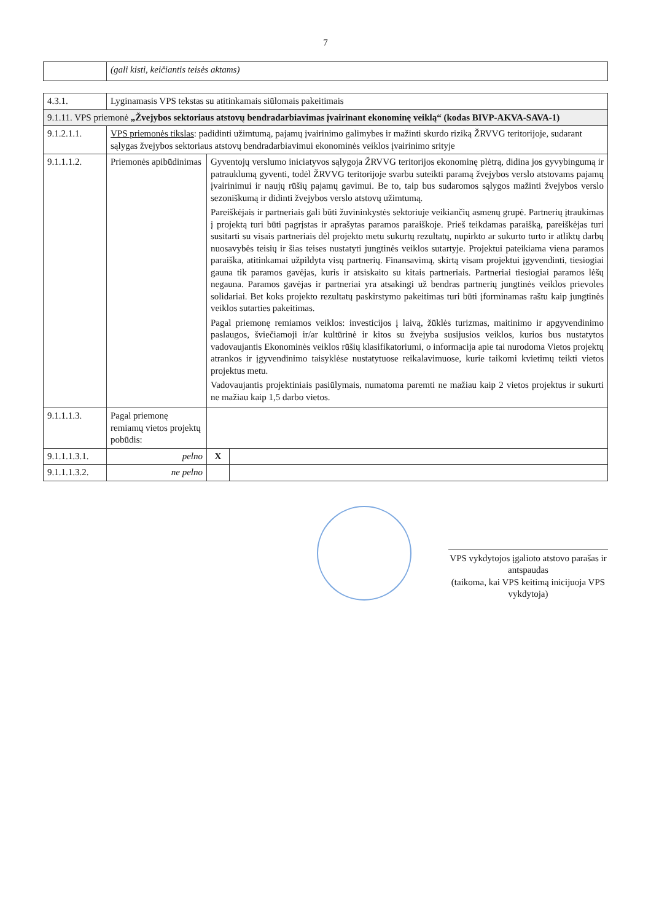7
| | (gali kisti, keičiantis teisės aktams) |
| 4.3.1. | Lyginamasis VPS tekstas su atitinkamais siūlomais pakeitimais | | |
| 9.1.11. VPS priemonė „Žvejybos sektoriaus atstovų bendradarbiavimas įvairinant ekonominę veiklą“ (kodas BIVP-AKVA-SAVA-1) | | | |
| 9.1.2.1.1. | VPS priemonės tikslas : padidinti užimtumą, pajamų įvairinimo galimybes ir mažinti skurdo riziką ŽRVVG teritorijoje, sudarant sąlygas žvejybos sektoriaus atstovų bendradarbiavimui ekonominės veiklos įvairinimo srityje | | |
| 9.1.1.1.2. | Priemonės apibūdinimas | Gyventojų verslumo iniciatyvos sąlygoja ŽRVVG teritorijos ekonominę plėtrą, didina jos gyvybingumą ir patrauklumą gyventi, todėl ŽRVVG teritorijoje svarbu suteikti paramą žvejybos verslo atstovams pajamų įvairinimui ir naujų rūšių pajamų gavimui. Be to, taip bus sudaromos sąlygos mažinti žvejybos verslo sezoniškumą ir didinti žvejybos verslo atstovų užimtumą. Pareiškėjais ir partneriais gali būti žuvininkystės sektoriuje veikiančių asmenų grupė. Partnerių įtraukimas į projektą turi būti pagrįstas ir aprašytas paramos paraiškoje. Prieš teikdamas paraišką, pareiškėjas turi susitarti su visais partneriais dėl projekto metu sukurtų rezultatų, nupirkto ar sukurto turto ir atliktų darbų nuosavybės teisių ir šias teises nustatyti jungtinės veiklos sutartyje. Projektui pateikiama viena paramos paraiška, atitinkamai užpildyta visų partnerių. Finansavimą, skirtą visam projektui įgyvendinti, tiesiogiai gauna tik paramos gavėjas, kuris ir atsiskaito su kitais partneriais. Partneriai tiesiogiai paramos lėšų negauna. Paramos gavėjas ir partneriai yra atsakingi už bendras partnerių jungtinės veiklos prievoles solidariai. Bet koks projekto rezultatų paskirstymo pakeitimas turi būti įforminamas raštu kaip jungtinės veiklos sutarties pakeitimas. Pagal priemonę remiamos veiklos: investicijos į laivą, žūklės turizmas, maitinimo ir apgyvendinimo paslaugos, šviečiamoji ir/ar kultūrinė ir kitos su žvejyba susijusios veiklos, kurios bus nustatytos vadovaujantis Ekonominės veiklos rūšių klasifikatoriumi, o informacija apie tai nurodoma Vietos projektų atrankos ir įgyvendinimo taisyklėse nustatytuose reikalavimuose, kurie taikomi kvietimų teikti vietos projektus metu. Vadovaujantis projektiniais pasiūlymais, numatoma paremti ne mažiau kaip 2 vietos projektus ir sukurti ne mažiau kaip 1,5 darbo vietos. | |
| 9.1.1.1.3. | Pagal priemonę remiamų vietos projektų pobūdis: | | |
| 9.1.1.1.3.1. | pelno | X | |
| 9.1.1.1.3.2. | ne pelno | | |
VPS vykdytojos įgalioto atstovo parašas ir antspaudas
(taikoma, kai VPS keitimą inicijuoja VPS vykdytoja)